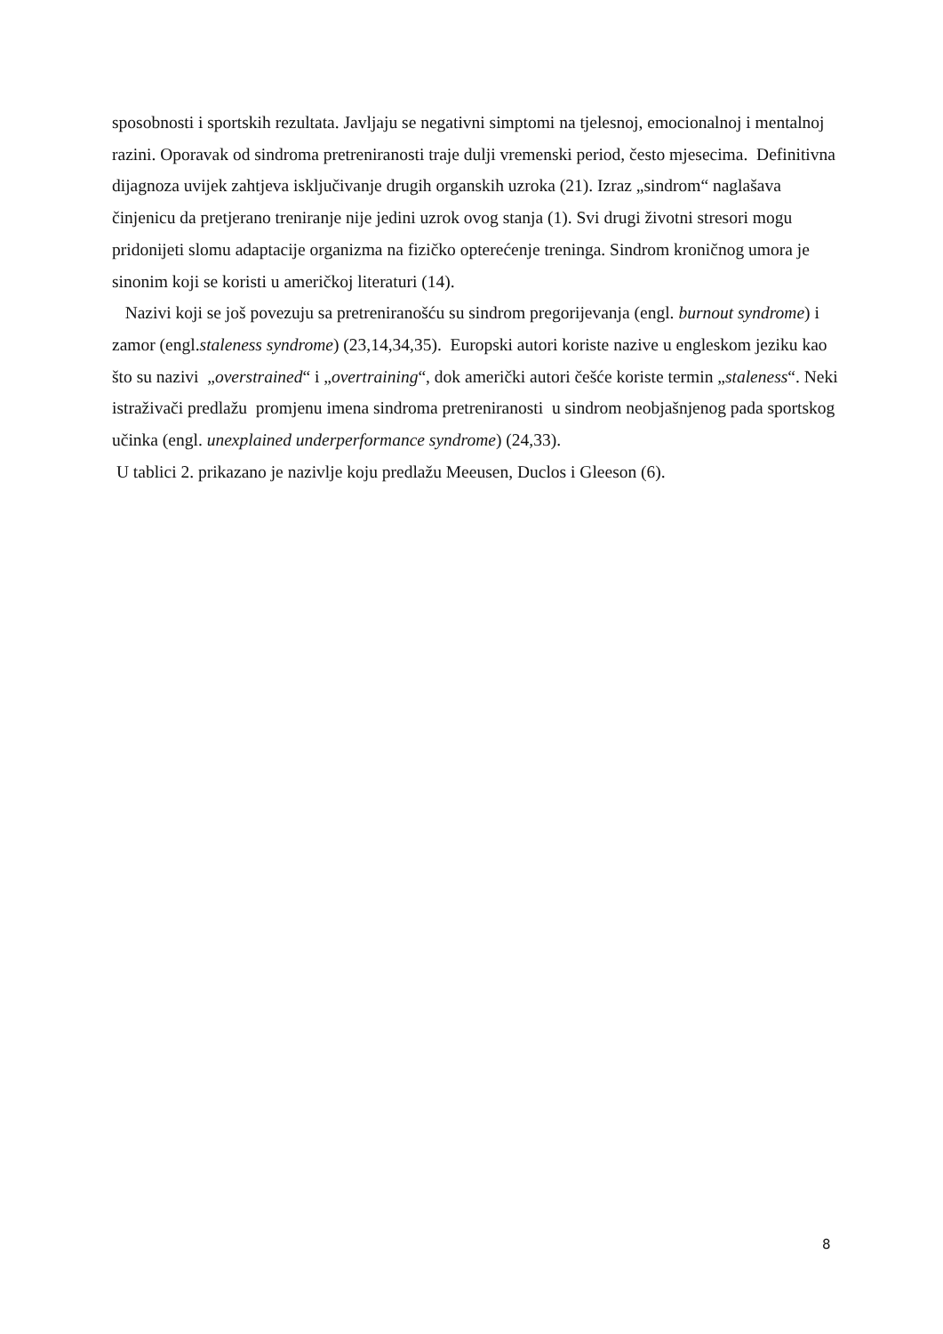sposobnosti i sportskih rezultata. Javljaju se negativni simptomi na tjelesnoj, emocionalnoj i mentalnoj razini. Oporavak od sindroma pretreniranosti traje dulji vremenski period, često mjesecima. Definitivna dijagnoza uvijek zahtjeva isključivanje drugih organskih uzroka (21). Izraz „sindrom“ naglašava činjenicu da pretjerano treniranje nije jedini uzrok ovog stanja (1). Svi drugi životni stresori mogu pridonijeti slomu adaptacije organizma na fizičko opterećenje treninga. Sindrom kroničnog umora je sinonim koji se koristi u američkoj literaturi (14).
Nazivi koji se još povezuju sa pretreniranošću su sindrom pregorijevanja (engl. burnout syndrome) i zamor (engl.staleness syndrome) (23,14,34,35). Europski autori koriste nazive u engleskom jeziku kao što su nazivi „overstrained“ i „overtraining“, dok američki autori češće koriste termin „staleness“. Neki istraživači predlažu promjenu imena sindroma pretreniranosti u sindrom neobjašnjenog pada sportskog učinka (engl. unexplained underperformance syndrome) (24,33).
U tablici 2. prikazano je nazivlje koju predlažu Meeusen, Duclos i Gleeson (6).
8